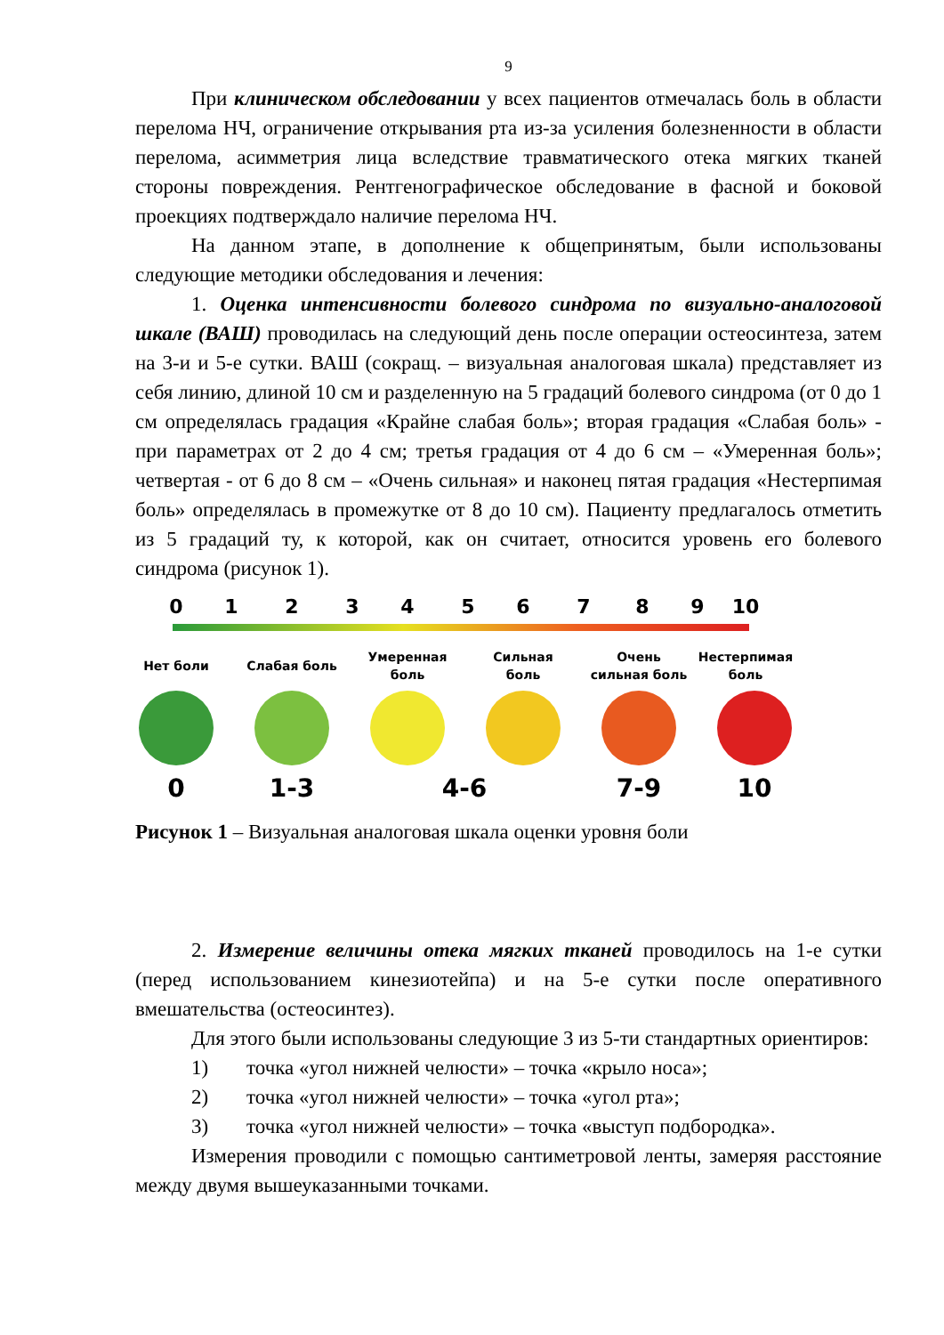9
При клиническом обследовании у всех пациентов отмечалась боль в области перелома НЧ, ограничение открывания рта из-за усиления болезненности в области перелома, асимметрия лица вследствие травматического отека мягких тканей стороны повреждения. Рентгенографическое обследование в фасной и боковой проекциях подтверждало наличие перелома НЧ.
На данном этапе, в дополнение к общепринятым, были использованы следующие методики обследования и лечения:
1. Оценка интенсивности болевого синдрома по визуально-аналоговой шкале (ВАШ) проводилась на следующий день после операции остеосинтеза, затем на 3-и и 5-е сутки. ВАШ (сокращ. – визуальная аналоговая шкала) представляет из себя линию, длиной 10 см и разделенную на 5 градаций болевого синдрома (от 0 до 1 см определялась градация «Крайне слабая боль»; вторая градация «Слабая боль» - при параметрах от 2 до 4 см; третья градация от 4 до 6 см – «Умеренная боль»; четвертая - от 6 до 8 см – «Очень сильная» и наконец пятая градация «Нестерпимая боль» определялась в промежутке от 8 до 10 см). Пациенту предлагалось отметить из 5 градаций ту, к которой, как он считает, относится уровень его болевого синдрома (рисунок 1).
0
1
2
3
4
5
6
7
8
9
10
Нет боли
Слабая боль
Умеренная
боль
Сильная
боль
Очень
сильная боль
Нестерпимая
боль
0
1-3
4-6
7-9
10
Рисунок 1 – Визуальная аналоговая шкала оценки уровня боли
2. Измерение величины отека мягких тканей проводилось на 1-е сутки (перед использованием кинезиотейпа) и на 5-е сутки после оперативного вмешательства (остеосинтез).
Для этого были использованы следующие 3 из 5-ти стандартных ориентиров:
1) точка «угол нижней челюсти» – точка «крыло носа»;
2) точка «угол нижней челюсти» – точка «угол рта»;
3) точка «угол нижней челюсти» – точка «выступ подбородка».
Измерения проводили с помощью сантиметровой ленты, замеряя расстояние между двумя вышеуказанными точками.